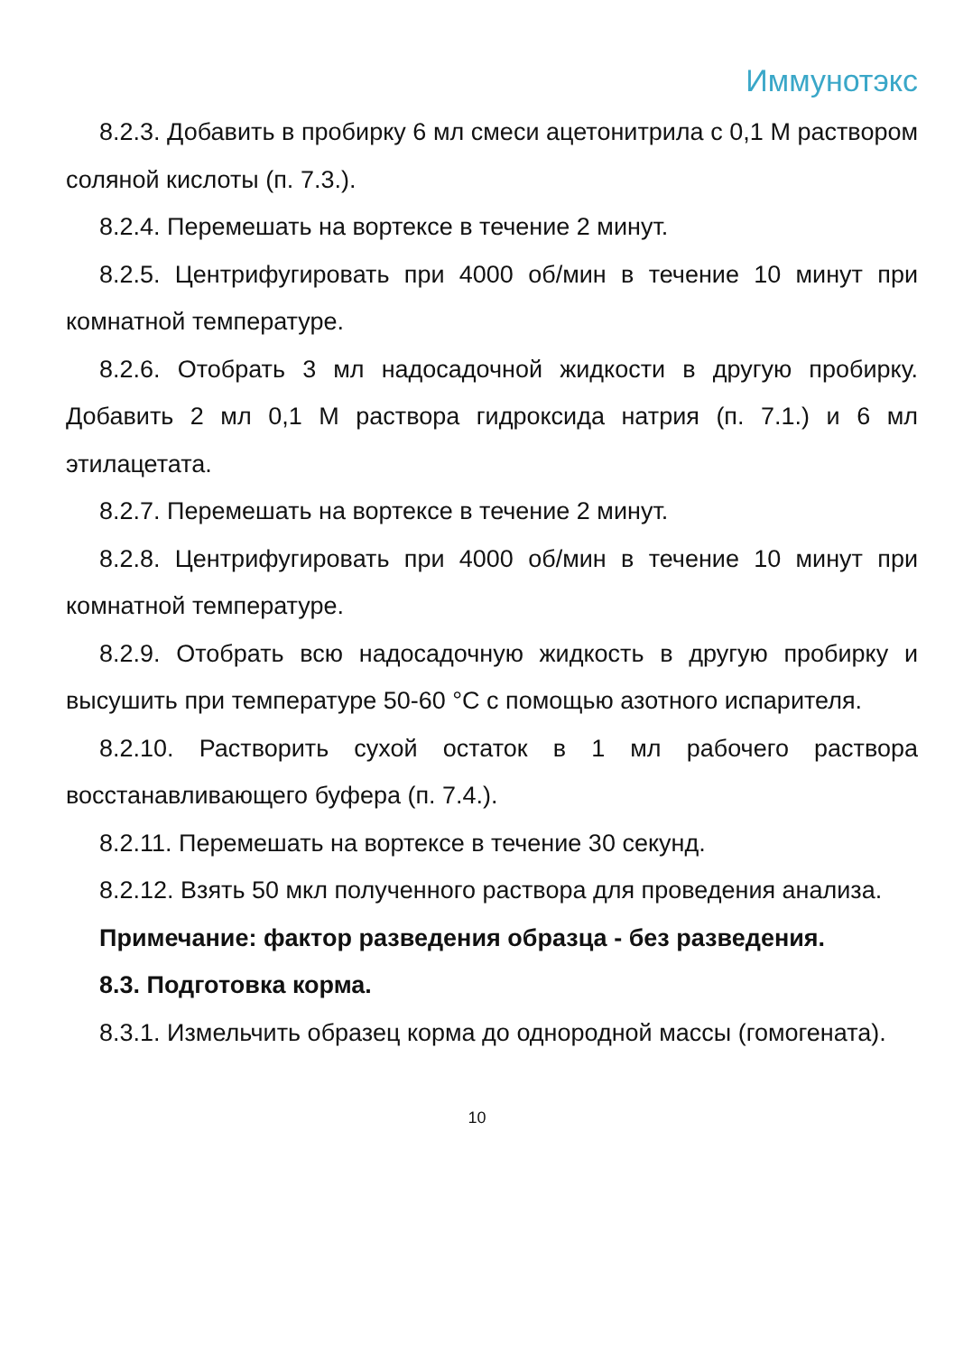Иммунотэкс
8.2.3. Добавить в пробирку 6 мл смеси ацетонитрила с 0,1 М раствором соляной кислоты (п. 7.3.).
8.2.4. Перемешать на вортексе в течение 2 минут.
8.2.5. Центрифугировать при 4000 об/мин в течение 10 минут при комнатной температуре.
8.2.6. Отобрать 3 мл надосадочной жидкости в другую пробирку. Добавить 2 мл 0,1 М раствора гидроксида натрия (п. 7.1.) и 6 мл этилацетата.
8.2.7. Перемешать на вортексе в течение 2 минут.
8.2.8. Центрифугировать при 4000 об/мин в течение 10 минут при комнатной температуре.
8.2.9. Отобрать всю надосадочную жидкость в другую пробирку и высушить при температуре 50-60 °С с помощью азотного испарителя.
8.2.10. Растворить сухой остаток в 1 мл рабочего раствора восстанавливающего буфера (п. 7.4.).
8.2.11. Перемешать на вортексе в течение 30 секунд.
8.2.12. Взять 50 мкл полученного раствора для проведения анализа.
Примечание: фактор разведения образца - без разведения.
8.3. Подготовка корма.
8.3.1. Измельчить образец корма до однородной массы (гомогената).
10